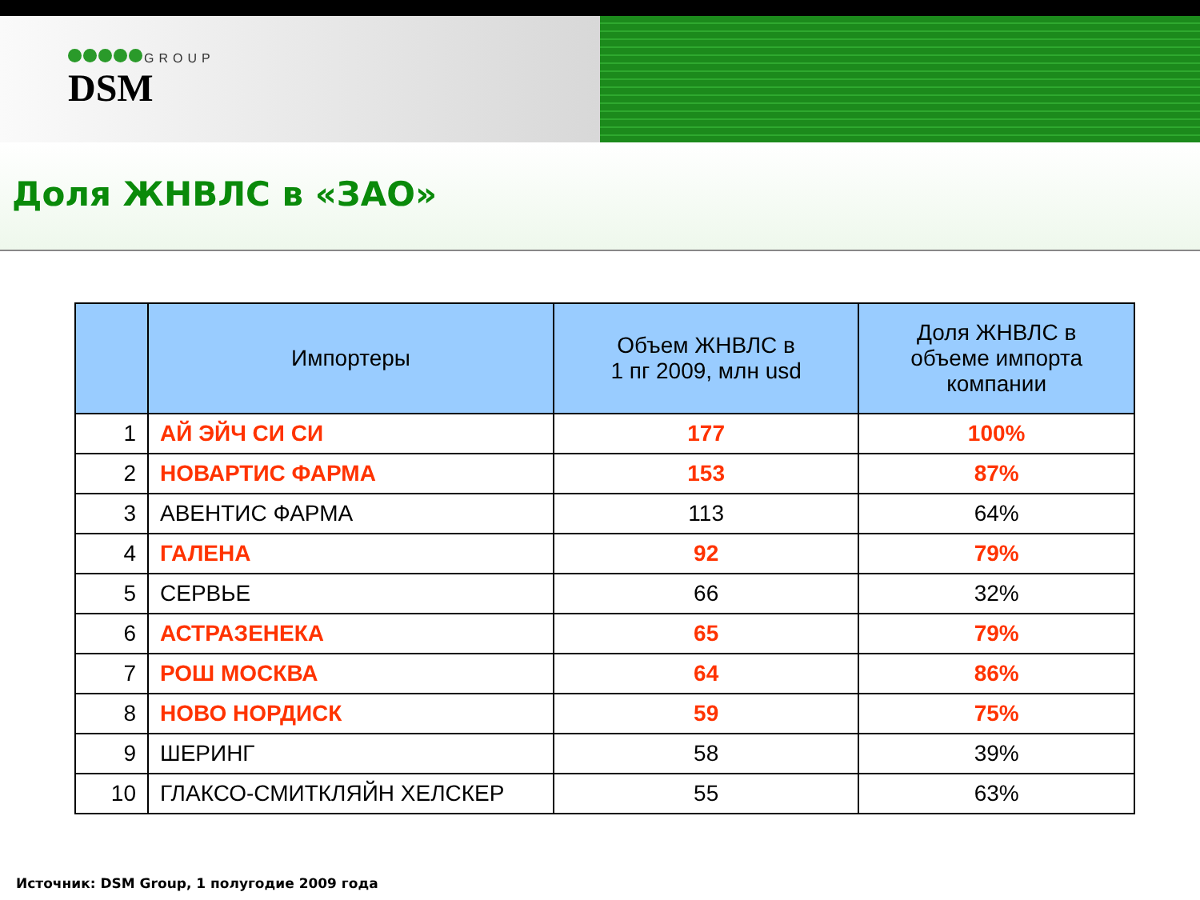GROUP
DSM
Доля ЖНВЛС в «ЗАО»
| | Импортеры | Объем ЖНВЛС в 1 пг 2009, млн usd | Доля ЖНВЛС в объеме импорта компании |
| --- | --- | --- | --- |
| 1 | АЙ ЭЙЧ СИ СИ | 177 | 100% |
| 2 | НОВАРТИС ФАРМА | 153 | 87% |
| 3 | АВЕНТИС ФАРМА | 113 | 64% |
| 4 | ГАЛЕНА | 92 | 79% |
| 5 | СЕРВЬЕ | 66 | 32% |
| 6 | АСТРАЗЕНЕКА | 65 | 79% |
| 7 | РОШ МОСКВА | 64 | 86% |
| 8 | НОВО НОРДИСК | 59 | 75% |
| 9 | ШЕРИНГ | 58 | 39% |
| 10 | ГЛАКСО-СМИТКЛЯЙН ХЕЛСКЕР | 55 | 63% |
Источник: DSM Group, 1 полугодие 2009 года